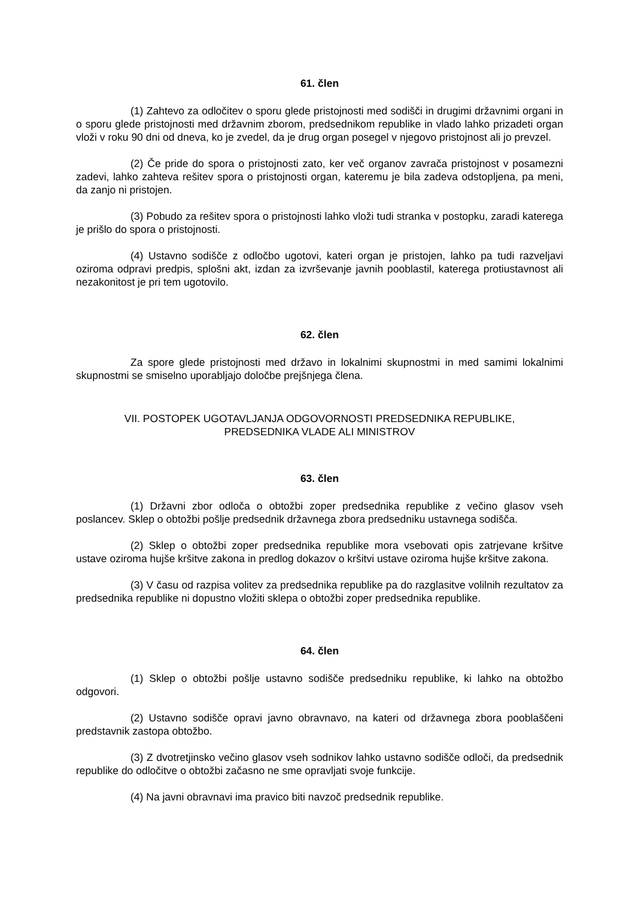61. člen
(1) Zahtevo za odločitev o sporu glede pristojnosti med sodišči in drugimi državnimi organi in o sporu glede pristojnosti med državnim zborom, predsednikom republike in vlado lahko prizadeti organ vloži v roku 90 dni od dneva, ko je zvedel, da je drug organ posegel v njegovo pristojnost ali jo prevzel.
(2) Če pride do spora o pristojnosti zato, ker več organov zavrača pristojnost v posamezni zadevi, lahko zahteva rešitev spora o pristojnosti organ, kateremu je bila zadeva odstopljena, pa meni, da zanjo ni pristojen.
(3) Pobudo za rešitev spora o pristojnosti lahko vloži tudi stranka v postopku, zaradi katerega je prišlo do spora o pristojnosti.
(4) Ustavno sodišče z odločbo ugotovi, kateri organ je pristojen, lahko pa tudi razveljavi oziroma odpravi predpis, splošni akt, izdan za izvrševanje javnih pooblastil, katerega protiustavnost ali nezakonitost je pri tem ugotovilo.
62. člen
Za spore glede pristojnosti med državo in lokalnimi skupnostmi in med samimi lokalnimi skupnostmi se smiselno uporabljajo določbe prejšnjega člena.
VII. POSTOPEK UGOTAVLJANJA ODGOVORNOSTI PREDSEDNIKA REPUBLIKE,
PREDSEDNIKA VLADE ALI MINISTROV
63. člen
(1) Državni zbor odloča o obtožbi zoper predsednika republike z večino glasov vseh poslancev. Sklep o obtožbi pošlje predsednik državnega zbora predsedniku ustavnega sodišča.
(2) Sklep o obtožbi zoper predsednika republike mora vsebovati opis zatrjevane kršitve ustave oziroma hujše kršitve zakona in predlog dokazov o kršitvi ustave oziroma hujše kršitve zakona.
(3) V času od razpisa volitev za predsednika republike pa do razglasitve volilnih rezultatov za predsednika republike ni dopustno vložiti sklepa o obtožbi zoper predsednika republike.
64. člen
(1) Sklep o obtožbi pošlje ustavno sodišče predsedniku republike, ki lahko na obtožbo odgovori.
(2) Ustavno sodišče opravi javno obravnavo, na kateri od državnega zbora pooblaščeni predstavnik zastopa obtožbo.
(3) Z dvotretjinsko večino glasov vseh sodnikov lahko ustavno sodišče odloči, da predsednik republike do odločitve o obtožbi začasno ne sme opravljati svoje funkcije.
(4) Na javni obravnavi ima pravico biti navzoč predsednik republike.